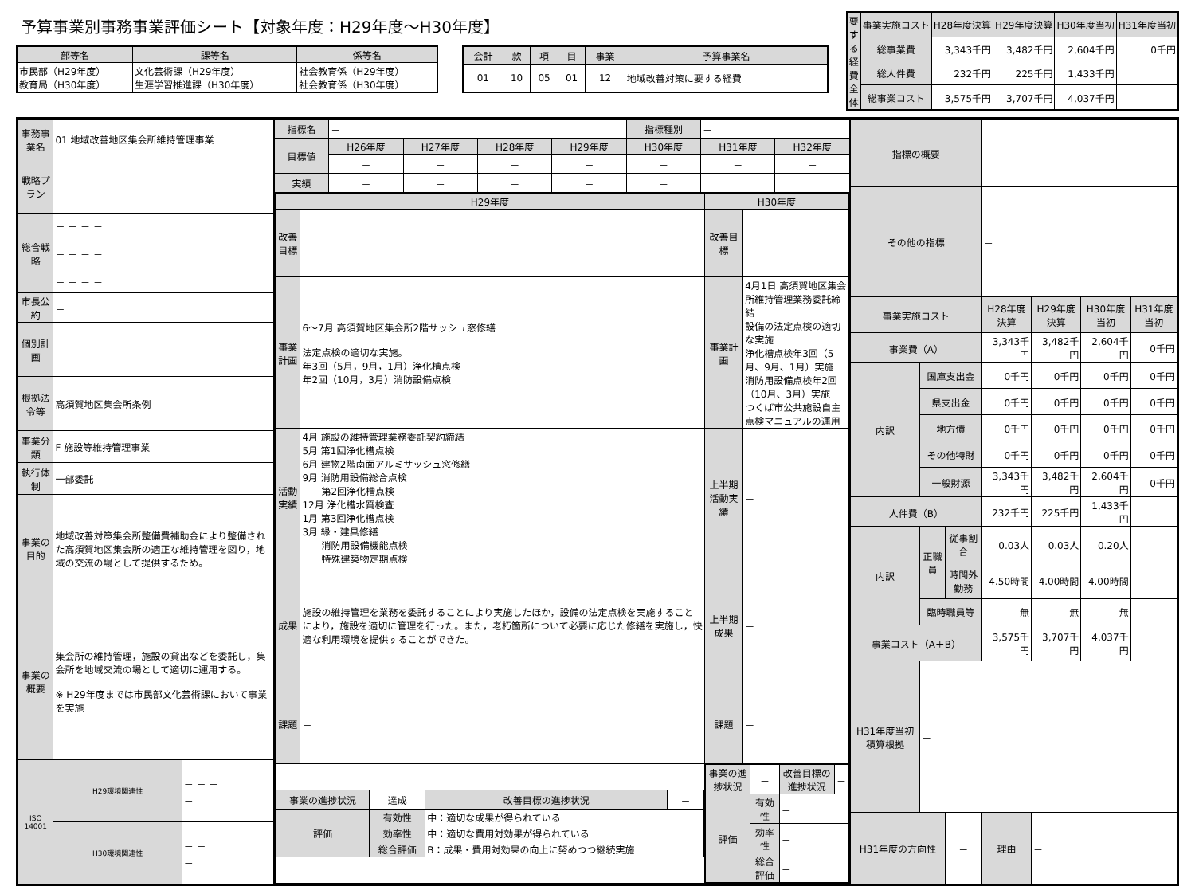予算事業別事務事業評価シート【対象年度：H29年度～H30年度】
| 部等名 | 課等名 | 係等名 |
| --- | --- | --- |
| 市民部（H29年度） 教育局（H30年度） | 文化芸術課（H29年度） 生涯学習推進課（H30年度） | 社会教育係（H29年度） 社会教育係（H30年度） |
| 会計 | 款 | 項 | 目 | 事業 | 予算事業名 |
| --- | --- | --- | --- | --- | --- |
| 01 | 10 | 05 | 01 | 12 | 地域改善対策に要する経費 |
| 要する経費全体 | 事業実施コスト | H28年度決算 | H29年度決算 | H30年度当初 | H31年度当初 |
| | 総事業費 | 3,343千円 | 3,482千円 | 2,604千円 | 0千円 |
| | 総人件費 | 232千円 | 225千円 | 1,433千円 | |
| | 総事業コスト | 3,575千円 | 3,707千円 | 4,037千円 | |
| 事務事業名 | 01 地域改善地区集会所維持管理事業 | |
| 戦略プラン | － － － － － － － － | |
| 総合戦略 | － － － － － － － － － － － － | |
| 市長公約 | － | |
| 個別計画 | － | |
| 根拠法令等 | 高須賀地区集会所条例 | |
| 事業分類 | F 施設等維持管理事業 | |
| 執行体制 | 一部委託 | |
| 事業の目的 | 地域改善対策集会所整備費補助金により整備された高須賀地区集会所の適正な維持管理を図り，地域の交流の場として提供するため。 | |
| 事業の概要 | 集会所の維持管理，施設の貸出などを委託し，集会所を地域交流の場として適切に運用する。 ※ H29年度までは市民部文化芸術課において事業を実施 | |
| ISO 14001 | H29環境関連性 | － － － － |
| | H30環境関連性 | － － － |
| 指標名 | － | | | | 指標種別 | － | |
| 目標値 | H26年度 | H27年度 | H28年度 | H29年度 | H30年度 | H31年度 | H32年度 |
| | － | － | － | － | － | － | － |
| 実績 | － | － | － | － | － | | |
| / H29年度 / / H30年度 / / / --- / --- / --- / --- / / 改善目標 / － / 改善目標 / － / / 事業計画 / 6～7月 高須賀地区集会所2階サッシュ窓修繕 法定点検の適切な実施。 年3回（5月，9月，1月）浄化槽点検 年2回（10月，3月）消防設備点検 / 事業計画 / 4月1日 高須賀地区集会所維持管理業務委託締結 設備の法定点検の適切な実施 浄化槽点検年3回（5月、9月、1月）実施 消防用設備点検年2回（10月、3月）実施 つくば市公共施設自主点検マニュアルの運用 / / 活動実績 / 4月 施設の維持管理業務委託契約締結 5月 第1回浄化槽点検 6月 建物2階南面アルミサッシュ窓修繕 9月 消防用設備総合点検 第2回浄化槽点検 12月 浄化槽水質検査 1月 第3回浄化槽点検 3月 縁・建具修繕 消防用設備機能点検 特殊建築物定期点検 / 上半期活動実績 / － / / 成果 / 施設の維持管理を業務を委託することにより実施したほか，設備の法定点検を実施することにより，施設を適切に管理を行った。また，老朽箇所について必要に応じた修繕を実施し，快適な利用環境を提供することができた。 / 上半期成果 / － / / 課題 / － / 課題 / － / / / 事業の進捗状況 / 達成 / 改善目標の進捗状況 / － / / 評価 / 有効性 / 中：適切な成果が得られている / / / / 効率性 / 中：適切な費用対効果が得られている / / / / 総合評価 / B：成果・費用対効果の向上に努めつつ継続実施 / / / / / 事業の進捗状況 / － / 改善目標の進捗状況 / － / / 評価 / 有効性 / － / / / / 効率性 / － / / / / 総合評価 / － / / / / | | | | | | | |
| 指標の概要 | | | － | | | |
| その他の指標 | | | － | | | |
| 事業実施コスト | | | H28年度決算 | H29年度決算 | H30年度当初 | H31年度当初 |
| 事業費（A） | | | 3,343千円 | 3,482千円 | 2,604千円 | 0千円 |
| 内訳 | 国庫支出金 | | 0千円 | 0千円 | 0千円 | 0千円 |
| | 県支出金 | | 0千円 | 0千円 | 0千円 | 0千円 |
| | 地方債 | | 0千円 | 0千円 | 0千円 | 0千円 |
| | その他特財 | | 0千円 | 0千円 | 0千円 | 0千円 |
| | 一般財源 | | 3,343千円 | 3,482千円 | 2,604千円 | 0千円 |
| 人件費（B） | | | 232千円 | 225千円 | 1,433千円 | |
| 内訳 | 正職員 | 従事割合 | 0.03人 | 0.03人 | 0.20人 | |
| | | 時間外勤務 | 4.50時間 | 4.00時間 | 4.00時間 | |
| | 臨時職員等 | | 無 | 無 | 無 | |
| 事業コスト（A＋B） | | | 3,575千円 | 3,707千円 | 4,037千円 | |
| H31年度当初積算根拠 | － | | | | | |
| H31年度の方向性 | | － | 理由 | － | | |